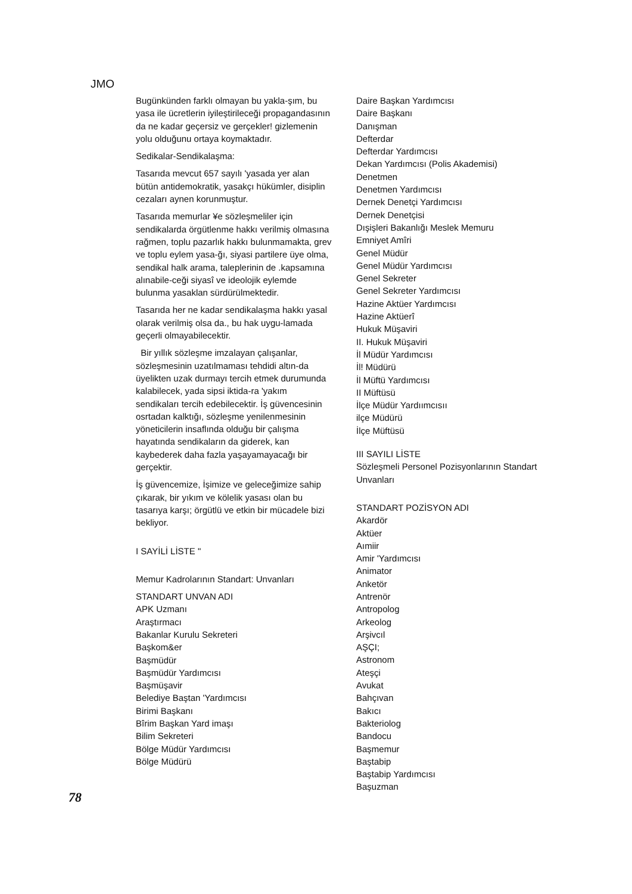JMO
Bugünkünden farklı olmayan bu yakla-şım, bu yasa ile ücretlerin iyileştirileceği propagandasının da ne kadar geçersiz ve gerçekler! gizlemenin yolu olduğunu ortaya koymaktadır.
Sedikalar-Sendikalaşma:
Tasarıda mevcut 657 sayılı 'yasada yer alan bütün antidemokratik, yasakçı hükümler, disiplin cezaları aynen korunmuştur.
Tasarıda memurlar ¥e sözleşmeliler için sendikalarda örgütlenme hakkı verilmiş olmasına rağmen, toplu pazarlık hakkı bulunmamakta, grev ve toplu eylem yasa-ğı, siyasi partilere üye olma, sendikal halk arama, taleplerinin de .kapsamına alınabile-ceği siyasî ve ideolojik eylemde bulunma yasaklan sürdürülmektedir.
Tasarıda her ne kadar sendikalaşma hakkı yasal olarak verilmiş olsa da., bu hak uygu-lamada geçerli olmayabilecektir.
Bir yıllık sözleşme imzalayan çalışanlar, sözleşmesinin uzatılmaması tehdidi altın-da üyelikten uzak durmayı tercih etmek durumunda kalabilecek, yada sipsi iktida-ra 'yakım sendikaları tercih edebilecektir. İş güvencesinin osrtadan kalktığı, sözleşme yenilenmesinin yöneticilerin insaflında olduğu bir çalışma hayatında sendikaların da giderek, kan kaybederek daha fazla yaşayamayacağı bir gerçektir.
İş güvencemize, İşimize ve geleceğimize sahip çıkarak, bir yıkım ve kölelik yasası olan bu tasarıya karşı; örgütlü ve etkin bir mücadele bizi bekliyor.
I SAYİLİ LİSTE "
Memur Kadrolarının Standart: Unvanları
STANDART UNVAN ADI
APK Uzmanı
Araştırmacı
Bakanlar Kurulu Sekreteri
Başkom&er
Başmüdür
Başmüdür Yardımcısı
Başmüşavir
Belediye Baştan 'Yardımcısı
Birimi Başkanı
Bîrim Başkan Yard imaşı
Bilim Sekreteri
Bölge Müdür Yardımcısı
Bölge Müdürü
Daire Başkan Yardımcısı
Daire Başkanı
Danışman
Defterdar
Defterdar Yardımcısı
Dekan Yardımcısı (Polis Akademisi)
Denetmen
Denetmen Yardımcısı
Dernek Denetçi Yardımcısı
Dernek Denetçisi
Dışişleri Bakanlığı Meslek Memuru
Emniyet Amîri
Genel Müdür
Genel Müdür Yardımcısı
Genel Sekreter
Genel Sekreter Yardımcısı
Hazine Aktüer Yardımcısı
Hazine Aktüerî
Hukuk Müşaviri
II. Hukuk Müşaviri
İl Müdür Yardımcısı
İl! Müdürü
İl Müftü Yardımcısı
II Müftüsü
İlçe Müdür Yardıımcısıı
ilçe Müdürü
İlçe Müftüsü
III SAYILI LİSTE
Sözleşmeli Personel Pozisyonlarının Standart Unvanları
STANDART POZİSYON ADI
Akardör
Aktüer
Aımiir
Amir 'Yardımcısı
Animator
Anketör
Antrenör
Antropolog
Arkeolog
Arşivcıl
AŞÇI;
Astronom
Ateşçi
Avukat
Bahçıvan
Bakıcı
Bakteriolog
Bandocu
Başmemur
Baştabip
Baştabip Yardımcısı
Başuzman
78